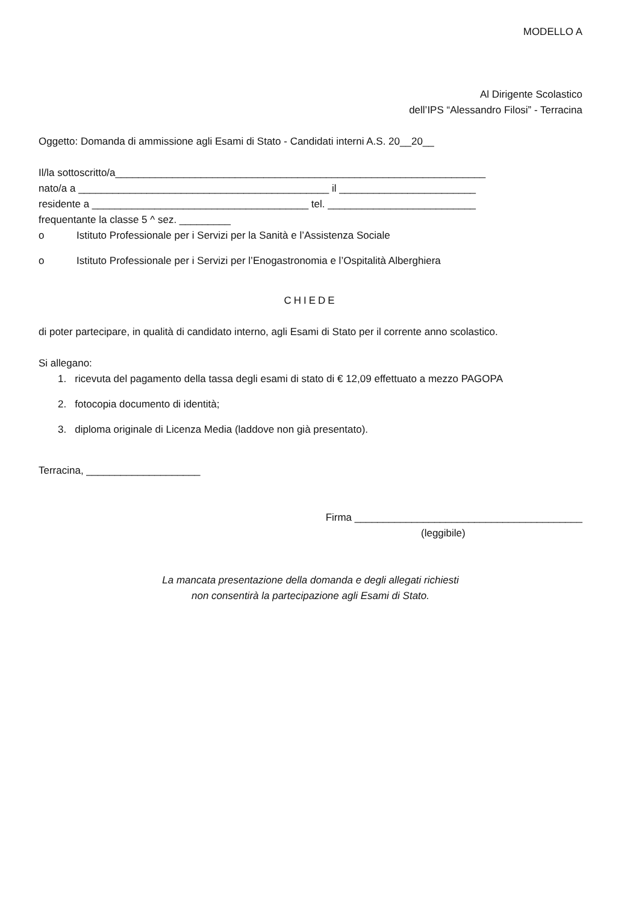MODELLO A
Al Dirigente Scolastico
dell’IPS “Alessandro Filosi” - Terracina
Oggetto: Domanda di ammissione agli Esami di Stato - Candidati interni A.S. 20__20__
Il/la sottoscritto/a_________________________________________________________________
nato/a a ____________________________________________ il ________________________
residente a ______________________________________ tel. __________________________
frequentante la classe 5 ^ sez. _________
o Istituto Professionale per i Servizi per la Sanità e l’Assistenza Sociale
o Istituto Professionale per i Servizi per l’Enogastronomia e l’Ospitalità Alberghiera
CHIEDE
di poter partecipare, in qualità di candidato interno, agli Esami di Stato per il corrente anno scolastico.
Si allegano:
1. ricevuta del pagamento della tassa degli esami di stato di € 12,09 effettuato a mezzo PAGOPA
2. fotocopia documento di identità;
3. diploma originale di Licenza Media (laddove non già presentato).
Terracina, ____________________
Firma ________________________________________
(leggibile)
La mancata presentazione della domanda e degli allegati richiesti
non consentirà la partecipazione agli Esami di Stato.